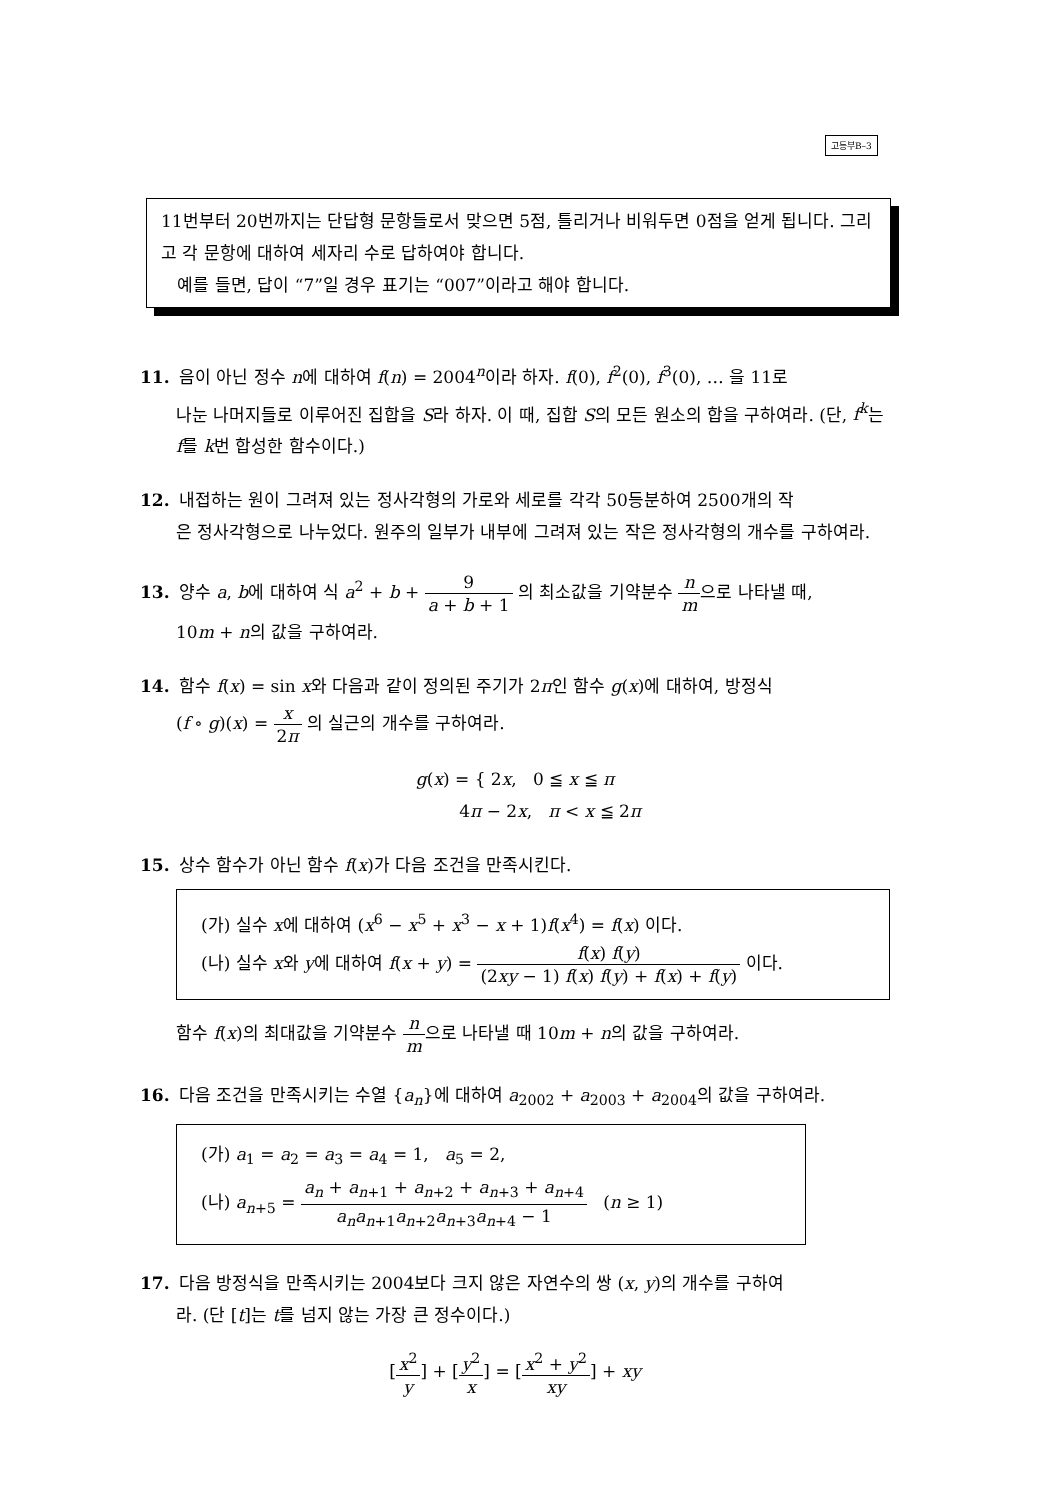고등부B–3
11번부터 20번까지는 단답형 문항들로서 맞으면 5점, 틀리거나 비워두면 0점을 얻게 됩니다. 그리고 각 문항에 대하여 세자리 수로 답하여야 합니다.
예를 들면, 답이 “7”일 경우 표기는 “007”이라고 해야 합니다.
11. 음이 아닌 정수 n에 대하여 f(n) = 2004<sup>n</sup>이라 하자. f(0), f<sup>2</sup>(0), f<sup>3</sup>(0), … 을 11로
나눈 나머지들로 이루어진 집합을 S라 하자. 이 때, 집합 S의 모든 원소의 합을 구하여라. (단, f<sup>k</sup>는 f를 k번 합성한 함수이다.)
12. 내접하는 원이 그려져 있는 정사각형의 가로와 세로를 각각 50등분하여 2500개의 작
은 정사각형으로 나누었다. 원주의 일부가 내부에 그려져 있는 작은 정사각형의 개수를 구하여라.
13. 양수 a, b에 대하여 식 a<sup>2</sup> + b + 9 a + b + 1 의 최소값을 기약분수 n m으로 나타낼 때,
10m + n의 값을 구하여라.
14. 함수 f(x) = sin x와 다음과 같이 정의된 주기가 2π인 함수 g(x)에 대하여, 방정식
(f ∘ g)(x) = x 2π 의 실근의 개수를 구하여라.
g(x) = { 2x, 0 ≦ x ≦ π
4π − 2x, π < x ≦ 2π
15. 상수 함수가 아닌 함수 f(x)가 다음 조건을 만족시킨다.
(가) 실수 x에 대하여 (x<sup>6</sup> − x<sup>5</sup> + x<sup>3</sup> − x + 1)f(x<sup>4</sup>) = f(x) 이다.
(나) 실수 x와 y에 대하여 f(x + y) = f(x) f(y) (2xy − 1) f(x) f(y) + f(x) + f(y) 이다.
함수 f(x)의 최대값을 기약분수 n m으로 나타낼 때 10m + n의 값을 구하여라.
16. 다음 조건을 만족시키는 수열 {a<sub>n</sub>}에 대하여 a<sub>2002</sub> + a<sub>2003</sub> + a<sub>2004</sub>의 값을 구하여라.
(가) a<sub>1</sub> = a<sub>2</sub> = a<sub>3</sub> = a<sub>4</sub> = 1, a<sub>5</sub> = 2,
(나) a<sub>n+5</sub> = a<sub>n</sub> + a<sub>n+1</sub> + a<sub>n+2</sub> + a<sub>n+3</sub> + a<sub>n+4</sub> a<sub>n</sub>a<sub>n+1</sub>a<sub>n+2</sub>a<sub>n+3</sub>a<sub>n+4</sub> − 1 (n ≥ 1)
17. 다음 방정식을 만족시키는 2004보다 크지 않은 자연수의 쌍 (x, y)의 개수를 구하여
라. (단 [t]는 t를 넘지 않는 가장 큰 정수이다.)
[x<sup>2</sup> y] + [y<sup>2</sup> x] = [x<sup>2</sup> + y<sup>2</sup> xy] + xy